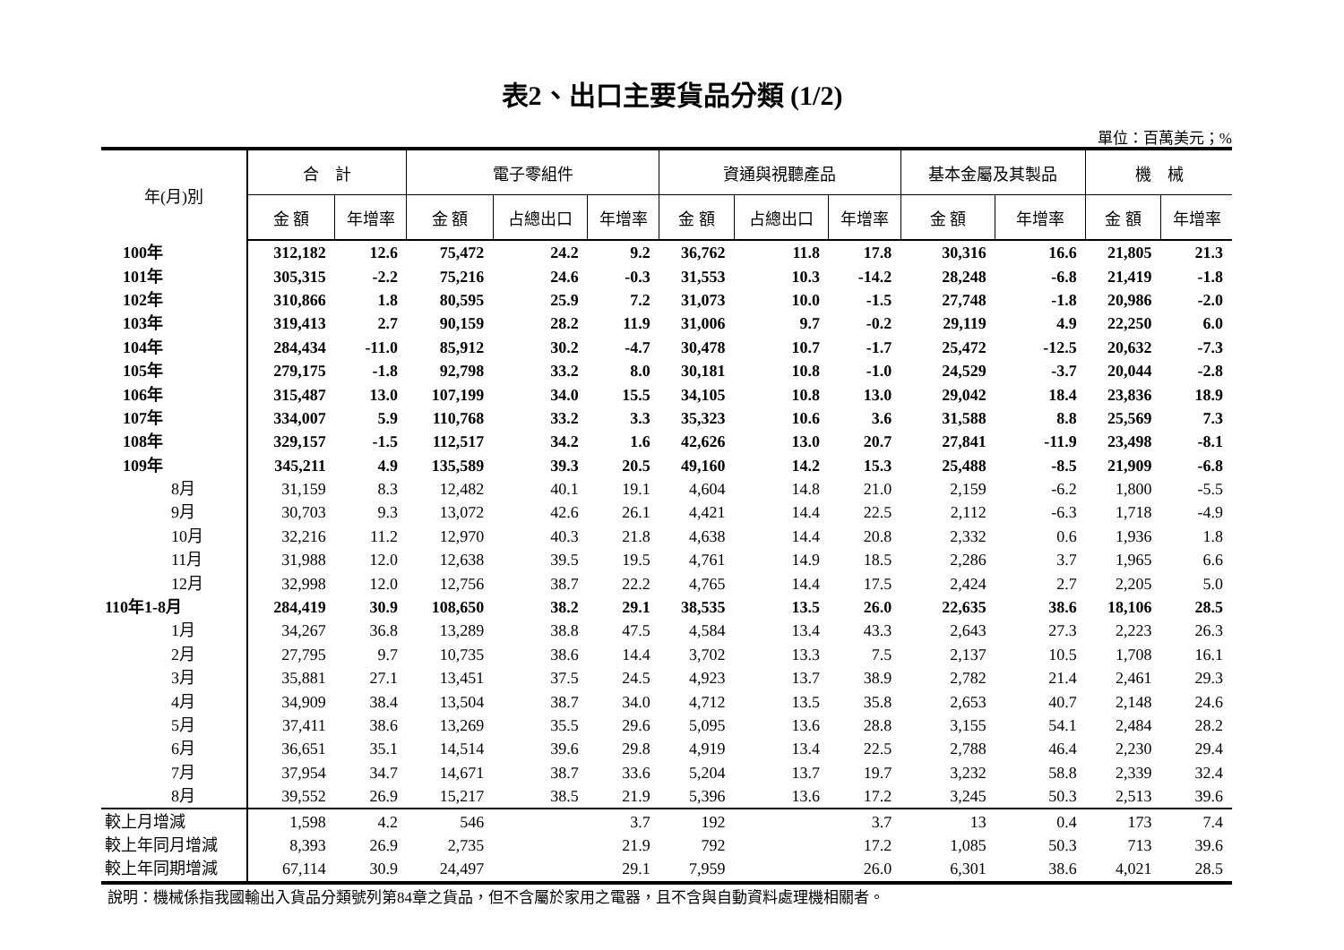表2、出口主要貨品分類 (1/2)
單位：百萬美元；%
| 年(月)別 | 合 計 | | 電子零組件 | | | 資通與視聽產品 | | | 基本金屬及其製品 | | 機 械 | |
| --- | --- | --- | --- | --- | --- | --- | --- | --- | --- | --- | --- | --- |
| | 金 額 | 年增率 | 金 額 | 占總出口 | 年增率 | 金 額 | 占總出口 | 年增率 | 金 額 | 年增率 | 金 額 | 年增率 |
| 100年 | 312,182 | 12.6 | 75,472 | 24.2 | 9.2 | 36,762 | 11.8 | 17.8 | 30,316 | 16.6 | 21,805 | 21.3 |
| 101年 | 305,315 | -2.2 | 75,216 | 24.6 | -0.3 | 31,553 | 10.3 | -14.2 | 28,248 | -6.8 | 21,419 | -1.8 |
| 102年 | 310,866 | 1.8 | 80,595 | 25.9 | 7.2 | 31,073 | 10.0 | -1.5 | 27,748 | -1.8 | 20,986 | -2.0 |
| 103年 | 319,413 | 2.7 | 90,159 | 28.2 | 11.9 | 31,006 | 9.7 | -0.2 | 29,119 | 4.9 | 22,250 | 6.0 |
| 104年 | 284,434 | -11.0 | 85,912 | 30.2 | -4.7 | 30,478 | 10.7 | -1.7 | 25,472 | -12.5 | 20,632 | -7.3 |
| 105年 | 279,175 | -1.8 | 92,798 | 33.2 | 8.0 | 30,181 | 10.8 | -1.0 | 24,529 | -3.7 | 20,044 | -2.8 |
| 106年 | 315,487 | 13.0 | 107,199 | 34.0 | 15.5 | 34,105 | 10.8 | 13.0 | 29,042 | 18.4 | 23,836 | 18.9 |
| 107年 | 334,007 | 5.9 | 110,768 | 33.2 | 3.3 | 35,323 | 10.6 | 3.6 | 31,588 | 8.8 | 25,569 | 7.3 |
| 108年 | 329,157 | -1.5 | 112,517 | 34.2 | 1.6 | 42,626 | 13.0 | 20.7 | 27,841 | -11.9 | 23,498 | -8.1 |
| 109年 | 345,211 | 4.9 | 135,589 | 39.3 | 20.5 | 49,160 | 14.2 | 15.3 | 25,488 | -8.5 | 21,909 | -6.8 |
| 8月 | 31,159 | 8.3 | 12,482 | 40.1 | 19.1 | 4,604 | 14.8 | 21.0 | 2,159 | -6.2 | 1,800 | -5.5 |
| 9月 | 30,703 | 9.3 | 13,072 | 42.6 | 26.1 | 4,421 | 14.4 | 22.5 | 2,112 | -6.3 | 1,718 | -4.9 |
| 10月 | 32,216 | 11.2 | 12,970 | 40.3 | 21.8 | 4,638 | 14.4 | 20.8 | 2,332 | 0.6 | 1,936 | 1.8 |
| 11月 | 31,988 | 12.0 | 12,638 | 39.5 | 19.5 | 4,761 | 14.9 | 18.5 | 2,286 | 3.7 | 1,965 | 6.6 |
| 12月 | 32,998 | 12.0 | 12,756 | 38.7 | 22.2 | 4,765 | 14.4 | 17.5 | 2,424 | 2.7 | 2,205 | 5.0 |
| 110年1-8月 | 284,419 | 30.9 | 108,650 | 38.2 | 29.1 | 38,535 | 13.5 | 26.0 | 22,635 | 38.6 | 18,106 | 28.5 |
| 1月 | 34,267 | 36.8 | 13,289 | 38.8 | 47.5 | 4,584 | 13.4 | 43.3 | 2,643 | 27.3 | 2,223 | 26.3 |
| 2月 | 27,795 | 9.7 | 10,735 | 38.6 | 14.4 | 3,702 | 13.3 | 7.5 | 2,137 | 10.5 | 1,708 | 16.1 |
| 3月 | 35,881 | 27.1 | 13,451 | 37.5 | 24.5 | 4,923 | 13.7 | 38.9 | 2,782 | 21.4 | 2,461 | 29.3 |
| 4月 | 34,909 | 38.4 | 13,504 | 38.7 | 34.0 | 4,712 | 13.5 | 35.8 | 2,653 | 40.7 | 2,148 | 24.6 |
| 5月 | 37,411 | 38.6 | 13,269 | 35.5 | 29.6 | 5,095 | 13.6 | 28.8 | 3,155 | 54.1 | 2,484 | 28.2 |
| 6月 | 36,651 | 35.1 | 14,514 | 39.6 | 29.8 | 4,919 | 13.4 | 22.5 | 2,788 | 46.4 | 2,230 | 29.4 |
| 7月 | 37,954 | 34.7 | 14,671 | 38.7 | 33.6 | 5,204 | 13.7 | 19.7 | 3,232 | 58.8 | 2,339 | 32.4 |
| 8月 | 39,552 | 26.9 | 15,217 | 38.5 | 21.9 | 5,396 | 13.6 | 17.2 | 3,245 | 50.3 | 2,513 | 39.6 |
| 較上月增減 | 1,598 | 4.2 | 546 | | 3.7 | 192 | | 3.7 | 13 | 0.4 | 173 | 7.4 |
| 較上年同月增減 | 8,393 | 26.9 | 2,735 | | 21.9 | 792 | | 17.2 | 1,085 | 50.3 | 713 | 39.6 |
| 較上年同期增減 | 67,114 | 30.9 | 24,497 | | 29.1 | 7,959 | | 26.0 | 6,301 | 38.6 | 4,021 | 28.5 |
說明：機械係指我國輸出入貨品分類號列第84章之貨品，但不含屬於家用之電器，且不含與自動資料處理機相關者。